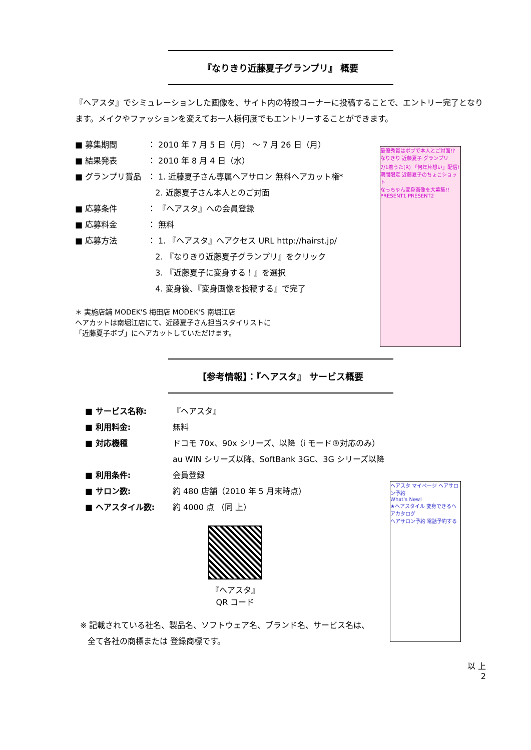『なりきり近藤夏子グランプリ』 概要
『ヘアスタ』でシミュレーションした画像を、サイト内の特設コーナーに投稿することで、エントリー完了となります。メイクやファッションを変えてお一人様何度でもエントリーすることができます。
最優秀賞はボブで本人とご対面!? なりきり 近藤夏子 グランプリ
7/1着うた(R) 「何年片想い」配信!
期間限定 近藤夏子のちょこショット
なっちゃん変身画像を大募集!!
PRESENT1 PRESENT2
■ 募集期間 ： 2010 年 7 月 5 日（月） ～ 7 月 26 日（月）
■ 結果発表 ： 2010 年 8 月 4 日（水）
■ グランプリ賞品 ： 1. 近藤夏子さん専属ヘアサロン 無料ヘアカット権*
2. 近藤夏子さん本人とのご対面
■ 応募条件 ： 『ヘアスタ』への会員登録
■ 応募料金 ： 無料
■ 応募方法 ： 1. 『ヘアスタ』へアクセス URL http://hairst.jp/
2. 『なりきり近藤夏子グランプリ』をクリック
3. 『近藤夏子に変身する！』を選択
4. 変身後、『変身画像を投稿する』で完了
＊ 実施店舗 MODEK'S 梅田店 MODEK'S 南堀江店
ヘアカットは南堀江店にて、近藤夏子さん担当スタイリストに
「近藤夏子ボブ」にヘアカットしていただけます。
【参考情報】：『ヘアスタ』 サービス概要
ヘアスタ マイページ ヘアサロン予約
What's New!
★ヘアスタイル 変身できるヘアカタログ
ヘアサロン予約 電話予約する
■ サービス名称: 『ヘアスタ』
■ 利用料金: 無料
■ 対応機種 ドコモ 70x、90x シリーズ、以降（i モード®対応のみ）
au WIN シリーズ以降、SoftBank 3GC、3G シリーズ以降
■ 利用条件: 会員登録
■ サロン数: 約 480 店舗（2010 年 5 月末時点）
■ ヘアスタイル数: 約 4000 点 （同 上）
『ヘアスタ』
QR コード
※ 記載されている社名、製品名、ソフトウェア名、ブランド名、サービス名は、
全て各社の商標または 登録商標です。
以 上
2